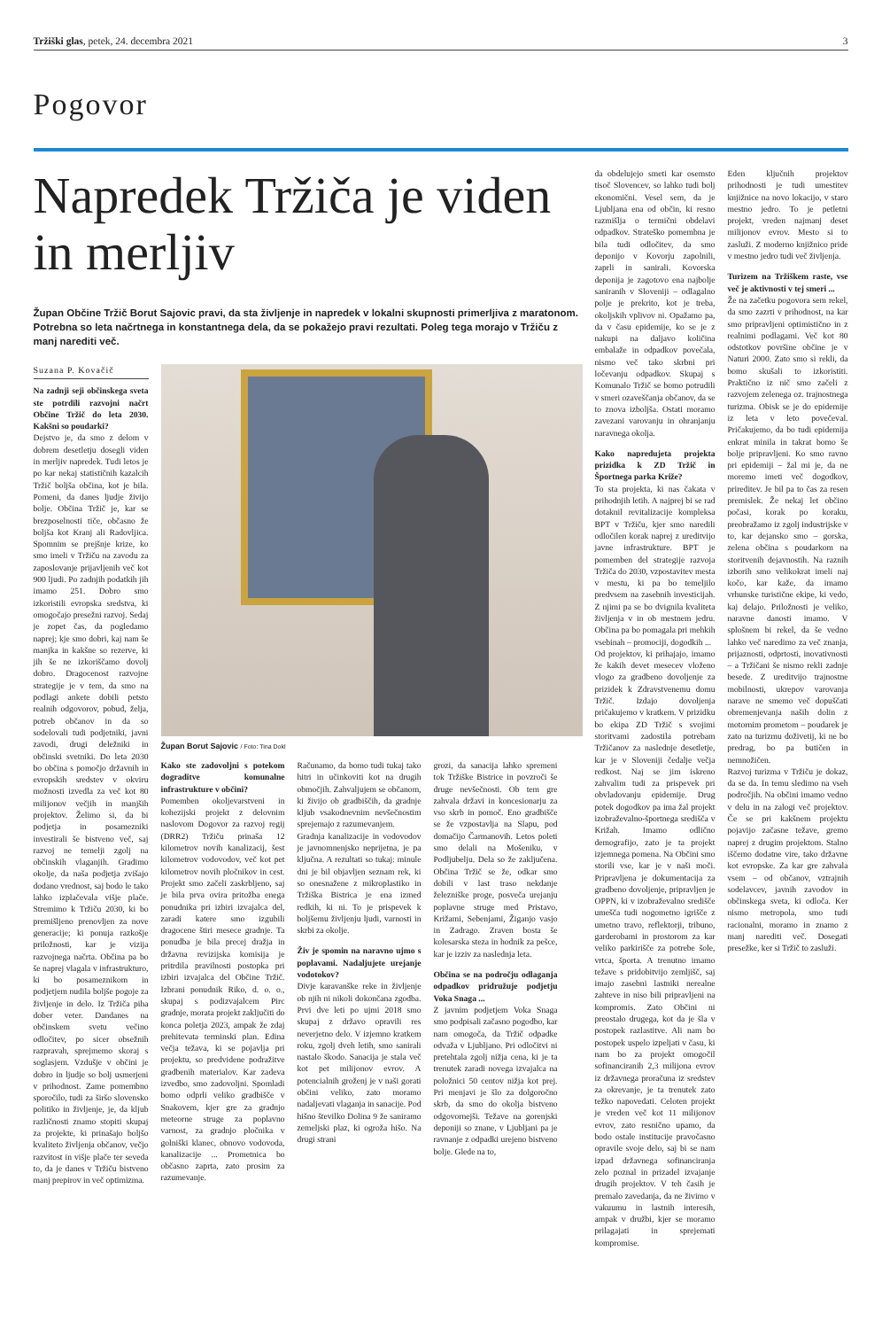Tržiški glas, petek, 24. decembra 2021 3
Pogovor
Napredek Tržiča je viden in merljiv
Župan Občine Tržič Borut Sajovic pravi, da sta življenje in napredek v lokalni skupnosti primerljiva z maratonom. Potrebna so leta načrtnega in konstantnega dela, da se pokažejo pravi rezultati. Poleg tega morajo v Tržiču z manj narediti več.
Suzana P. Kovačič
Na zadnji seji občinskega sveta ste potrdili razvojni načrt Občine Tržič do leta 2030. Kakšni so poudarki?
Dejstvo je, da smo z delom v dobrem desetletju dosegli viden in merljiv napredek. Tudi letos je po kar nekaj statističnih kazalcih Tržič boljša občina, kot je bila. Pomeni, da danes ljudje živijo bolje. Občina Tržič je, kar se brezposelnosti tiče, občasno že boljša kot Kranj ali Radovljica. Spomnim se prejšnje krize, ko smo imeli v Tržiču na zavodu za zaposlovanje prijavljenih več kot 900 ljudi. Po zadnjih podatkih jih imamo 251. Dobro smo izkoristili evropska sredstva, ki omogočajo presežni razvoj. Sedaj je zopet čas, da pogledamo naprej; kje smo dobri, kaj nam še manjka in kakšne so rezerve, ki jih še ne izkoriščamo dovolj dobro. Dragocenost razvojne strategije je v tem, da smo na podlagi ankete dobili petsto realnih odgovorov, pobud, želja, potreb občanov in da so sodelovali tudi podjetniki, javni zavodi, drugi deležniki in občinski svetniki. Do leta 2030 bo občina s pomočjo državnih in evropskih sredstev v okviru možnosti izvedla za več kot 80 milijonov večjih in manjših projektov. Želimo si, da bi podjetja in posamezniki investirali še bistveno več, saj razvoj ne temelji zgolj na občinskih vlaganjih. Gradimo okolje, da naša podjetja zvišajo dodano vrednost, saj bodo le tako lahko izplačevala višje plače. Stremimo k Tržiču 2030, ki bo premišljeno prenovljen za nove generacije; ki ponuja razkošje priložnosti, kar je vizija razvojnega načrta. Občina pa bo še naprej vlagala v infrastrukturo, ki bo posameznikom in podjetjem nudila boljše pogoje za življenje in delo. Iz Tržiča piha dober veter. Dandanes na občinskem svetu večino odločitev, po sicer obsežnih razpravah, sprejmemo skoraj s soglasjem. Vzdušje v občini je dobro in ljudje so bolj usmerjeni v prihodnost. Zame pomembno sporočilo, tudi za širšo slovensko politiko in življenje, je, da kljub različnosti znamo stopiti skupaj za projekte, ki prinašajo boljšo kvaliteto življenja občanov, večjo razvitost in višje plače ter seveda to, da je danes v Tržiču bistveno manj prepirov in več optimizma.
Župan Borut Sajovic / Foto: Tina Dokl
Kako ste zadovoljni s potekom dograditve komunalne infrastrukture v občini?
Pomemben okoljevarstveni in kohezijski projekt z delovnim naslovom Dogovor za razvoj regij (DRR2) Tržiču prinaša 12 kilometrov novih kanalizacij, šest kilometrov vodovodov, več kot pet kilometrov novih pločnikov in cest. Projekt smo začeli zaskrbljeno, saj je bila prva ovira pritožba enega ponudnika pri izbiri izvajalca del, zaradi katere smo izgubili dragocene štiri mesece gradnje. Ta ponudba je bila precej dražja in državna revizijska komisija je pritrdila pravilnosti postopka pri izbiri izvajalca del Občine Tržič. Izbrani ponudnik Riko, d. o. o., skupaj s podizvajalcem Pirc gradnje, morata projekt zaključiti do konca poletja 2023, ampak že zdaj prehitevata terminski plan. Edina večja težava, ki se pojavlja pri projektu, so predvidene podražitve gradbenih materialov. Kar zadeva izvedbo, smo zadovoljni. Spomladi bomo odprli veliko gradbišče v Snakovem, kjer gre za gradnjo meteorne struge za poplavno varnost, za gradnjo pločnika v golniški klanec, obnovo vodovoda, kanalizacije ... Prometnica bo občasno zaprta, zato prosim za razumevanje.
Računamo, da bomo tudi tukaj tako hitri in učinkoviti kot na drugih območjih. Zahvaljujem se občanom, ki živijo ob gradbiščih, da gradnje kljub vsakodnevnim nevšečnostim sprejemajo z razumevanjem.
Gradnja kanalizacije in vodovodov je javnomnenjsko neprijetna, je pa ključna. A rezultati so tukaj: minule dni je bil objavljen seznam rek, ki so onesnažene z mikroplastiko in Tržiška Bistrica je ena izmed redkih, ki ni. To je prispevek k boljšemu življenju ljudi, varnosti in skrbi za okolje.
Živ je spomin na naravno ujmo s poplavami. Nadaljujete urejanje vodotokov?
Divje karavanške reke in življenje ob njih ni nikoli dokončana zgodba. Prvi dve leti po ujmi 2018 smo skupaj z državo opravili res neverjetno delo. V izjemno kratkem roku, zgolj dveh letih, smo sanirali nastalo škodo. Sanacija je stala več kot pet milijonov evrov. A potencialnih groženj je v naši gorati občini veliko, zato moramo nadaljevati vlaganja in sanacije. Pod hišno številko Dolina 9 že saniramo zemeljski plaz, ki ogroža hišo. Na drugi strani
grozi, da sanacija lahko spremeni tok Tržiške Bistrice in povzroči še druge nevšečnosti. Ob tem gre zahvala državi in koncesionarju za vso skrb in pomoč. Eno gradbišče se že vzpostavlja na Slapu, pod domačijo Čarmanovih. Letos poleti smo delali na Mošeniku, v Podljubelju. Dela so že zaključena. Občina Tržič se že, odkar smo dobili v last traso nekdanje železniške proge, posveča urejanju poplavne struge med Pristavo, Križami, Sebenjami, Žiganjo vasjo in Zadrago. Zraven bosta še kolesarska steza in hodnik za pešce, kar je izziv za naslednja leta.
Občina se na področju odlaganja odpadkov pridružuje podjetju Voka Snaga ...
Z javnim podjetjem Voka Snaga smo podpisali začasno pogodbo, kar nam omogoča, da Tržič odpadke odvaža v Ljubljano. Pri odločitvi ni pretehtala zgolj nižja cena, ki je ta trenutek zaradi novega izvajalca na položnici 50 centov nižja kot prej. Pri menjavi je šlo za dolgoročno skrb, da smo do okolja bistveno odgovornejši. Težave na gorenjski deponiji so znane, v Ljubljani pa je ravnanje z odpadki urejeno bistveno bolje. Glede na to,
da obdelujejo smeti kar osemsto tisoč Slovencev, so lahko tudi bolj ekonomični. Vesel sem, da je Ljubljana ena od občin, ki resno razmišlja o termični obdelavi odpadkov. Strateško pomembna je bila tudi odločitev, da smo deponijo v Kovorju zapolnili, zaprli in sanirali. Kovorska deponija je zagotovo ena najbolje saniranih v Sloveniji – odlagalno polje je prekrito, kot je treba, okoljskih vplivov ni. Opažamo pa, da v času epidemije, ko se je z nakupi na daljavo količina embalaže in odpadkov povečala, nismo več tako skrbni pri ločevanju odpadkov. Skupaj s Komunalo Tržič se bomo potrudili v smeri ozaveščanja občanov, da se to znova izboljša. Ostati moramo zavezani varovanju in ohranjanju naravnega okolja.
Kako napredujeta projekta prizidka k ZD Tržič in Športnega parka Križe?
To sta projekta, ki nas čakata v prihodnjih letih. A najprej bi se rad dotaknil revitalizacije kompleksa BPT v Tržiču, kjer smo naredili odločilen korak naprej z ureditvijo javne infrastrukture. BPT je pomemben del strategije razvoja Tržiča do 2030, vzpostavitev mesta v mestu, ki pa bo temeljilo predvsem na zasebnih investicijah. Z njimi pa se bo dvignila kvaliteta življenja v in ob mestnem jedru. Občina pa bo pomagala pri mehkih vsebinah – promociji, dogodkih ...
Od projektov, ki prihajajo, imamo že kakih devet mesecev vloženo vlogo za gradbeno dovoljenje za prizidek k Zdravstvenemu domu Tržič. Izdajo dovoljenja pričakujemo v kratkem. V prizidku bo ekipa ZD Tržič s svojimi storitvami zadostila potrebam Tržičanov za naslednje desetletje, kar je v Sloveniji čedalje večja redkost. Naj se jim iskreno zahvalim tudi za prispevek pri obvladovanju epidemije. Drug potek dogodkov pa ima žal projekt izobraževalno-športnega središča v Križah. Imamo odlično demografijo, zato je ta projekt izjemnega pomena. Na Občini smo storili vse, kar je v naši moči. Pripravljena je dokumentacija za gradbeno dovoljenje, pripravljen je OPPN, ki v izobraževalno središče umešča tudi nogometno igrišče z umetno travo, reflektorji, tribuno, garderobami in prostorom za kar veliko parkirišče za potrebe šole, vrtca, športa. A trenutno imamo težave s pridobitvijo zemljišč, saj imajo zasebni lastniki nerealne zahteve in niso bili pripravljeni na kompromis. Zato Občini ni preostalo drugega, kot da je šla v postopek razlastitve. Ali nam bo postopek uspelo izpeljati v času, ki nam bo za projekt omogočil sofinanciranih 2,3 milijona evrov iz državnega proračuna iz sredstev za okrevanje, je ta trenutek zato težko napovedati. Celoten projekt je vreden več kot 11 milijonov evrov, zato resnično upamo, da bodo ostale institucije pravočasno opravile svoje delo, saj bi se nam izpad državnega sofinanciranja zelo poznal in prizadel izvajanje drugih projektov. V teh časih je premalo zavedanja, da ne živimo v vakuumu in lastnih interesih, ampak v družbi, kjer se moramo prilagajati in sprejemati kompromise.
Eden ključnih projektov prihodnosti je tudi umestitev knjižnice na novo lokacijo, v staro mestno jedro. To je petletni projekt, vreden najmanj deset milijonov evrov. Mesto si to zasluži. Z moderno knjižnico pride v mestno jedro tudi več življenja.
Turizem na Tržiškem raste, vse več je aktivnosti v tej smeri ...
Že na začetku pogovora sem rekel, da smo zazrti v prihodnost, na kar smo pripravljeni optimistično in z realnimi podlagami. Več kot 80 odstotkov površine občine je v Naturi 2000. Zato smo si rekli, da bomo skušali to izkoristiti. Praktično iz nič smo začeli z razvojem zelenega oz. trajnostnega turizma. Obisk se je do epidemije iz leta v leto povečeval. Pričakujemo, da bo tudi epidemija enkrat minila in takrat bomo še bolje pripravljeni. Ko smo ravno pri epidemiji – žal mi je, da ne moremo imeti več dogodkov, prireditev. Je bil pa to čas za resen premislek. Že nekaj let občino počasi, korak po koraku, preobražamo iz zgolj industrijske v to, kar dejansko smo – gorska, zelena občina s poudarkom na storitvenih dejavnostih. Na raznih izborih smo velikokrat imeli naj kočo, kar kaže, da imamo vrhunske turistične ekipe, ki vedo, kaj delajo. Priložnosti je veliko, naravne danosti imamo. V splošnem bi rekel, da še vedno lahko več naredimo za več znanja, prijaznosti, odprtosti, inovativnosti – a Tržičani še nismo rekli zadnje besede. Z ureditvijo trajnostne mobilnosti, ukrepov varovanja narave ne smemo več dopuščati obremenjevanja naših dolin z motornim prometom – poudarek je zato na turizmu doživetij, ki ne bo predrag, bo pa butičen in nemnožičen.
Razvoj turizma v Tržiču je dokaz, da se da. In temu sledimo na vseh področjih. Na občini imamo vedno v delu in na zalogi več projektov. Če se pri kakšnem projektu pojavijo začasne težave, gremo naprej z drugim projektom. Stalno iščemo dodatne vire, tako državne kot evropske. Za kar gre zahvala vsem – od občanov, vztrajnih sodelavcev, javnih zavodov in občinskega sveta, ki odloča. Ker nismo metropola, smo tudi racionalni, moramo in znamo z manj narediti več. Dosegati presežke, ker si Tržič to zasluži.